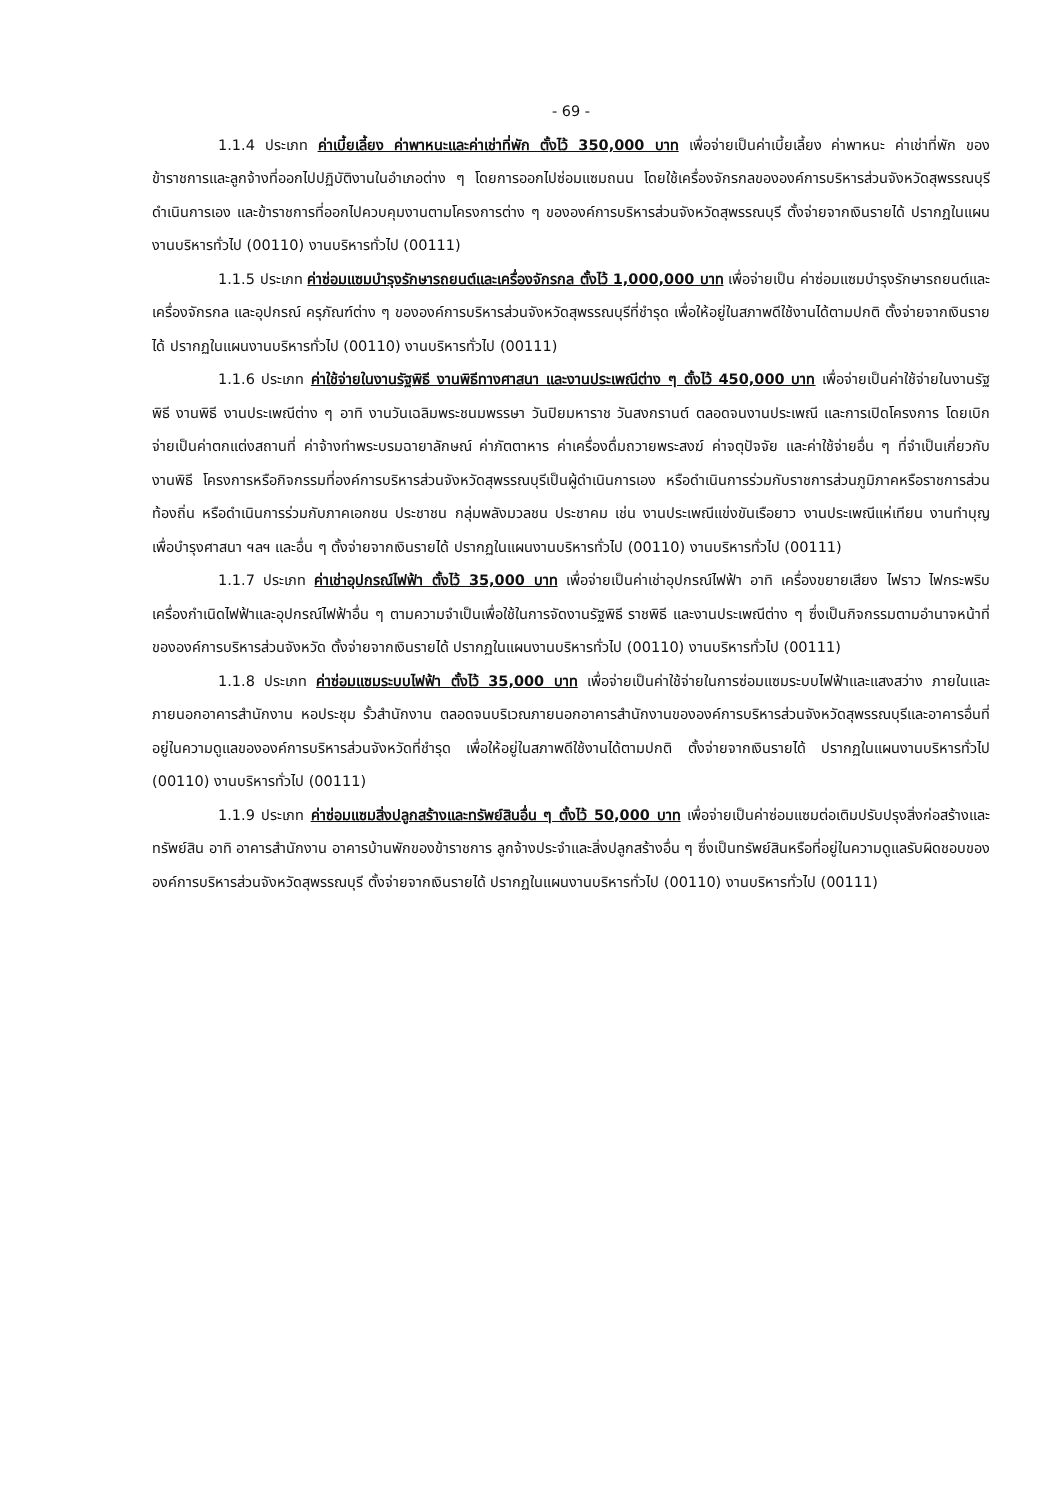- 69 -
1.1.4 ประเภท ค่าเบี้ยเลี้ยง ค่าพาหนะและค่าเช่าที่พัก ตั้งไว้ 350,000 บาท เพื่อจ่ายเป็นค่าเบี้ยเลี้ยง ค่าพาหนะ ค่าเช่าที่พัก ของข้าราชการและลูกจ้างที่ออกไปปฏิบัติงานในอำเภอต่าง ๆ โดยการออกไปซ่อมแซมถนน โดยใช้เครื่องจักรกลขององค์การบริหารส่วนจังหวัดสุพรรณบุรีดำเนินการเอง และข้าราชการที่ออกไปควบคุมงานตามโครงการต่าง ๆ ขององค์การบริหารส่วนจังหวัดสุพรรณบุรี ตั้งจ่ายจากเงินรายได้ ปรากฏในแผนงานบริหารทั่วไป (00110) งานบริหารทั่วไป (00111)
1.1.5 ประเภท ค่าซ่อมแซมบำรุงรักษารถยนต์และเครื่องจักรกล ตั้งไว้ 1,000,000 บาท เพื่อจ่ายเป็น ค่าซ่อมแซมบำรุงรักษารถยนต์และเครื่องจักรกล และอุปกรณ์ ครุภัณฑ์ต่าง ๆ ขององค์การบริหารส่วนจังหวัดสุพรรณบุรีที่ชำรุด เพื่อให้อยู่ในสภาพดีใช้งานได้ตามปกติ ตั้งจ่ายจากเงินรายได้ ปรากฏในแผนงานบริหารทั่วไป (00110) งานบริหารทั่วไป (00111)
1.1.6 ประเภท ค่าใช้จ่ายในงานรัฐพิธี งานพิธีทางศาสนา และงานประเพณีต่าง ๆ ตั้งไว้ 450,000 บาท เพื่อจ่ายเป็นค่าใช้จ่ายในงานรัฐพิธี งานพิธี งานประเพณีต่าง ๆ อาทิ งานวันเฉลิมพระชนมพรรษา วันปิยมหาราช วันสงกรานต์ ตลอดจนงานประเพณี และการเปิดโครงการ โดยเบิกจ่ายเป็นค่าตกแต่งสถานที่ ค่าจ้างทำพระบรมฉายาลักษณ์ ค่าภัตตาหาร ค่าเครื่องดื่มถวายพระสงฆ์ ค่าจตุปัจจัย และค่าใช้จ่ายอื่น ๆ ที่จำเป็นเกี่ยวกับงานพิธี โครงการหรือกิจกรรมที่องค์การบริหารส่วนจังหวัดสุพรรณบุรีเป็นผู้ดำเนินการเอง หรือดำเนินการร่วมกับราชการส่วนภูมิภาคหรือราชการส่วนท้องถิ่น หรือดำเนินการร่วมกับภาคเอกชน ประชาชน กลุ่มพลังมวลชน ประชาคม เช่น งานประเพณีแข่งขันเรือยาว งานประเพณีแห่เทียน งานทำบุญเพื่อบำรุงศาสนา ฯลฯ และอื่น ๆ ตั้งจ่ายจากเงินรายได้ ปรากฏในแผนงานบริหารทั่วไป (00110) งานบริหารทั่วไป (00111)
1.1.7 ประเภท ค่าเช่าอุปกรณ์ไฟฟ้า ตั้งไว้ 35,000 บาท เพื่อจ่ายเป็นค่าเช่าอุปกรณ์ไฟฟ้า อาทิ เครื่องขยายเสียง ไฟราว ไฟกระพริบ เครื่องกำเนิดไฟฟ้าและอุปกรณ์ไฟฟ้าอื่น ๆ ตามความจำเป็นเพื่อใช้ในการจัดงานรัฐพิธี ราชพิธี และงานประเพณีต่าง ๆ ซึ่งเป็นกิจกรรมตามอำนาจหน้าที่ขององค์การบริหารส่วนจังหวัด ตั้งจ่ายจากเงินรายได้ ปรากฏในแผนงานบริหารทั่วไป (00110) งานบริหารทั่วไป (00111)
1.1.8 ประเภท ค่าซ่อมแซมระบบไฟฟ้า ตั้งไว้ 35,000 บาท เพื่อจ่ายเป็นค่าใช้จ่ายในการซ่อมแซมระบบไฟฟ้าและแสงสว่าง ภายในและภายนอกอาคารสำนักงาน หอประชุม รั้วสำนักงาน ตลอดจนบริเวณภายนอกอาคารสำนักงานขององค์การบริหารส่วนจังหวัดสุพรรณบุรีและอาคารอื่นที่อยู่ในความดูแลขององค์การบริหารส่วนจังหวัดที่ชำรุด เพื่อให้อยู่ในสภาพดีใช้งานได้ตามปกติ ตั้งจ่ายจากเงินรายได้ ปรากฏในแผนงานบริหารทั่วไป (00110) งานบริหารทั่วไป (00111)
1.1.9 ประเภท ค่าซ่อมแซมสิ่งปลูกสร้างและทรัพย์สินอื่น ๆ ตั้งไว้ 50,000 บาท เพื่อจ่ายเป็นค่าซ่อมแซมต่อเติมปรับปรุงสิ่งก่อสร้างและทรัพย์สิน อาทิ อาคารสำนักงาน อาคารบ้านพักของข้าราชการ ลูกจ้างประจำและสิ่งปลูกสร้างอื่น ๆ ซึ่งเป็นทรัพย์สินหรือที่อยู่ในความดูแลรับผิดชอบขององค์การบริหารส่วนจังหวัดสุพรรณบุรี ตั้งจ่ายจากเงินรายได้ ปรากฏในแผนงานบริหารทั่วไป (00110) งานบริหารทั่วไป (00111)